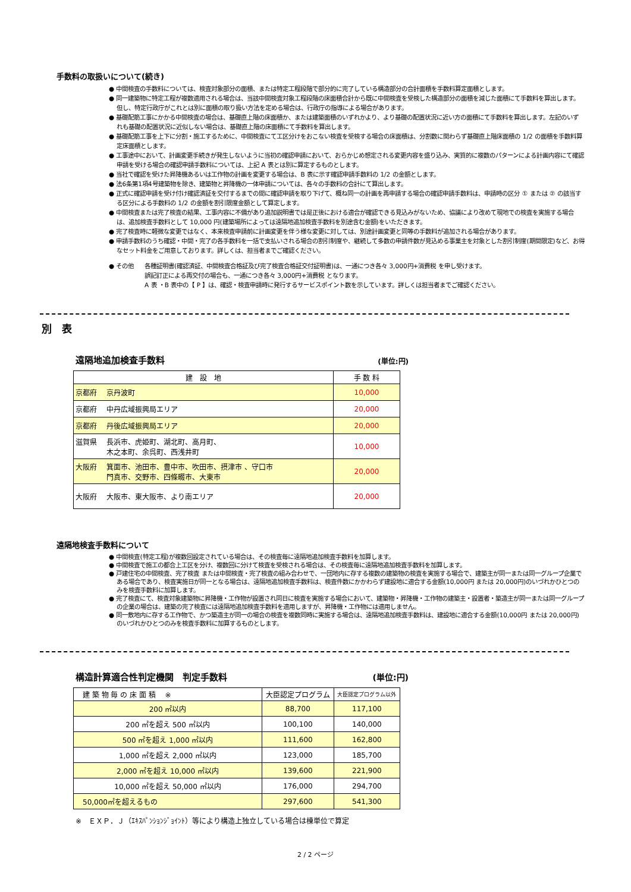手数料の取扱いについて(続き)
● 中間検査の手数料については、検査対象部分の面積、または特定工程段階で部分的に完了している構造部分の合計面積を手数料算定面積とします。
● 同一建築物に特定工程が複数適用される場合は、当該中間検査対象工程段階の床面積合計から既に中間検査を受検した構造部分の面積を減じた面積にて手数料を算出します。但し、特定行政庁がこれとは別に面積の取り扱い方法を定める場合は、行政庁の指導による場合があります。
● 基礎配筋工事にかかる中間検査の場合は、基礎直上階の床面積か、または建築面積のいずれかより、より基礎の配置状況に近い方の面積にて手数料を算出します。左記のいずれも基礎の配置状況に近似しない場合は、基礎直上階の床面積にて手数料を算出します。
● 基礎配筋工事を上下に分割・施工するために、中間検査にて工区分けをおこない検査を受検する場合の床面積は、分割数に関わらず基礎直上階床面積の 1/2 の面積を手数料算定床面積とします。
● 工事途中において、計画変更手続きが発生しないように当初の確認申請において、おらかじめ想定される変更内容を盛り込み、実質的に複数のパターンによる計画内容にて確認申請を受ける場合の確認申請手数料については、上記 A 表とは別に算定するものとします。
● 当社で確認を受けた昇降機あるいは工作物の計画を変更する場合は、B 表に示す確認申請手数料の 1/2 の金額とします。
● 法6条第1項4号建築物を除き、建築物と昇降機の一体申請については、各々の手数料の合計にて算出します。
● 正式に確認申請を受け付け確認済証を交付するまでの間に確認申請を取り下げて、概ね同一の計画を再申請する場合の確認申請手数料は、申請時の区分 ① または ② の該当する区分による手数料の 1/2 の金額を割引限度金額として算定します。
● 中間検査または完了検査の結果、工事内容に不備があり追加説明書では是正後における適合が確認できる見込みがないため、協議により改めて現地での検査を実施する場合は、追加検査手数料として 10,000 円(建築場所によっては遠隔地追加検査手数料を別途含む金額)をいただきます。
● 完了検査時に軽微な変更ではなく、本来検査申請前に計画変更を伴う様な変更に対しては、別途計画変更と同等の手数料が追加される場合があります。
● 申請手数料のうち確認・中間・完了の各手数料を一括で支払いされる場合の割引制度や、継続して多数の申請件数が見込める事業主を対象とした割引制度(期間限定)など、お得なセット料金をご用意しております。詳しくは、担当者までご確認ください。
● その他 各種証明書(確認済証、中間検査合格証及び完了検査合格証交付証明書)は、一通につき各々 3,000円+消費税 を申し受けます。
誤記訂正による再交付の場合も、一通につき各々 3,000円+消費税 となります。
A 表 ・B 表中の【 P 】は、確認・検査申請時に発行するサービスポイント数を示しています。詳しくは担当者までご確認ください。
別　表
遠隔地追加検査手数料 (単位:円)
| 建 設 地 | 手 数 料 |
| --- | --- |
| 京都府 京丹波町 | 10,000 |
| 京都府 中丹広域振興局エリア | 20,000 |
| 京都府 丹後広域振興局エリア | 20,000 |
| 滋賀県 長浜市、虎姫町、湖北町、高月町、 木之本町、余呉町、西浅井町 | 10,000 |
| 大阪府 箕面市、池田市、豊中市、吹田市、摂津市 、守口市 門真市、交野市、四條畷市、大東市 | 20,000 |
| 大阪府 大阪市、東大阪市、より南エリア | 20,000 |
遠隔地検査手数料について
● 中間検査(特定工程)が複数回設定されている場合は、その検査毎に遠隔地追加検査手数料を加算します。
● 中間検査で施工の都合上工区を分け、複数回に分けて検査を受検される場合は、その検査毎に遠隔地追加検査手数料を加算します。
● 戸建住宅の中間検査、完了検査 または中間検査・完了検査の組み合わせで、一団地内に存する複数の建築物の検査を実施する場合で、建築主が同一または同一グループ企業である場合であり、検査実施日が同一となる場合は、遠隔地追加検査手数料は、検査件数にかかわらず建設地に適合する金額(10,000円 または 20,000円)のいづれかひとつのみを検査手数料に加算します。
● 完了検査にて、検査対象建築物に昇降機・工作物が設置され同日に検査を実施する場合において、建築物・昇降機・工作物の建築主・設置者・築造主が同一または同一グループの企業の場合は、建築の完了検査には遠隔地追加検査手数料を適用しますが、昇降機・工作物には適用しません。
● 同一敷地内に存する工作物で、かつ築造主が同一の場合の検査を複数同時に実施する場合は、遠隔地追加検査手数料は、建設地に適合する金額(10,000円 または 20,000円)のいづれかひとつのみを検査手数料に加算するものとします。
構造計算適合性判定機関　判定手数料 (単位:円)
| 建 築 物 毎 の 床 面 積 ※ | 大臣認定プログラム | 大臣認定プログラム以外 |
| --- | --- | --- |
| 200 ㎡以内 | 88,700 | 117,100 |
| 200 ㎡を超え 500 ㎡以内 | 100,100 | 140,000 |
| 500 ㎡を超え 1,000 ㎡以内 | 111,600 | 162,800 |
| 1,000 ㎡を超え 2,000 ㎡以内 | 123,000 | 185,700 |
| 2,000 ㎡を超え 10,000 ㎡以内 | 139,600 | 221,900 |
| 10,000 ㎡を超え 50,000 ㎡以内 | 176,000 | 294,700 |
| 50,000㎡を超えるもの | 297,600 | 541,300 |
※　ＥＸＰ．Ｊ（ｴｷｽﾊﾟﾝｼｮﾝｼﾞｮｲﾝﾄ）等により構造上独立している場合は棟単位で算定
2 / 2 ページ